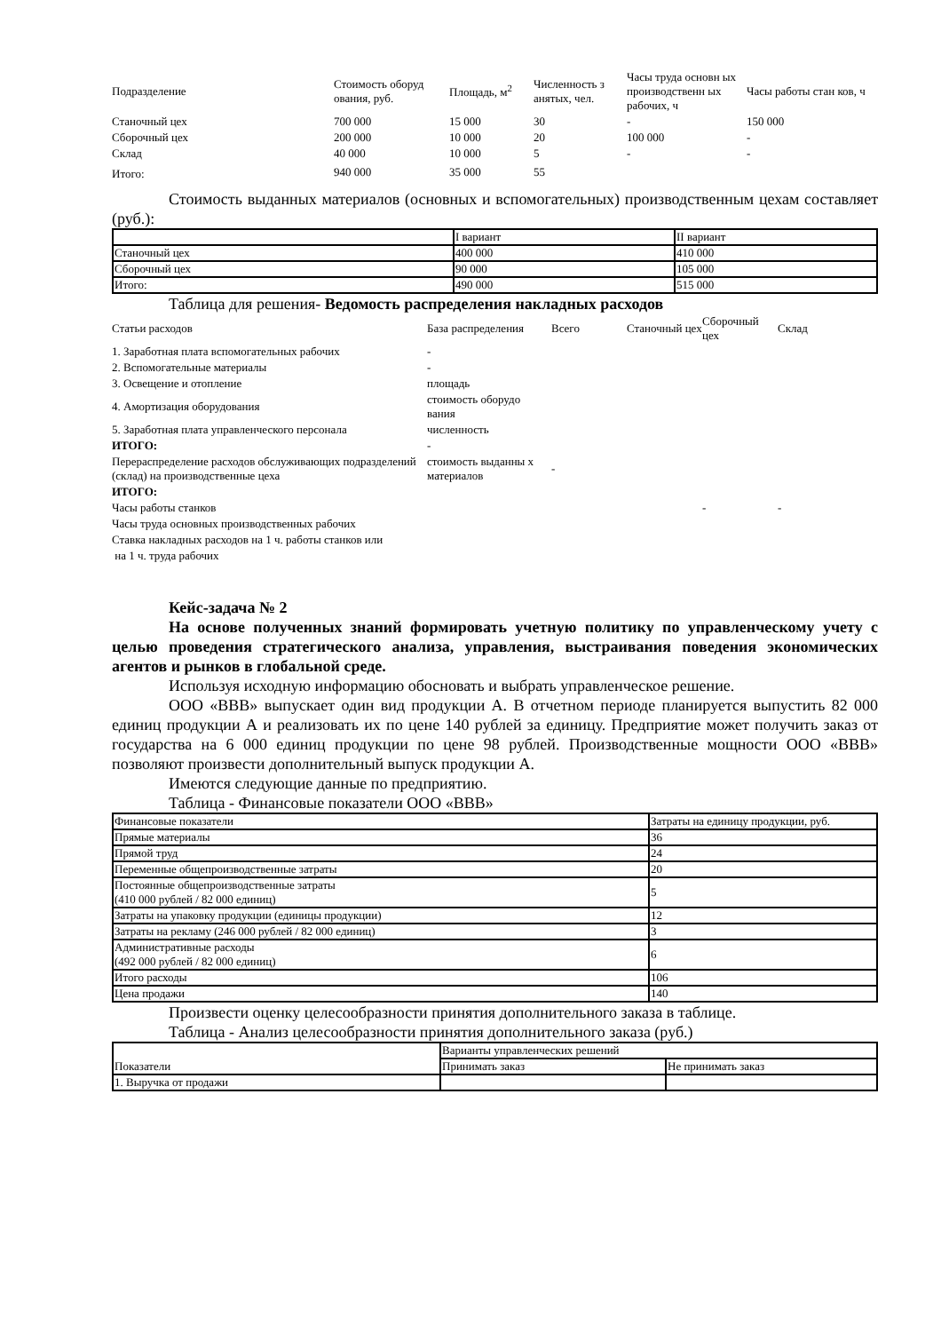| Подразделение | Стоимость оборуд ования, руб. | Площадь, м<sup>2</sup> | Численность з анятых, чел. | Часы труда основн ых производственн ых рабочих, ч | Часы работы стан ков, ч |
| Станочный цех | 700 000 | 15 000 | 30 | - | 150 000 |
| Сборочный цех | 200 000 | 10 000 | 20 | 100 000 | - |
| Склад | 40 000 | 10 000 | 5 | - | - |
| Итого: | 940 000 | 35 000 | 55 | | |
Стоимость выданных материалов (основных и вспомогательных) производственным цехам составляет (руб.):
| | I вариант | II вариант |
| Станочный цех | 400 000 | 410 000 |
| Сборочный цех | 90 000 | 105 000 |
| Итого: | 490 000 | 515 000 |
Таблица для решения- Ведомость распределения накладных расходов
| Статьи расходов | База распределения | Всего | Станочный цех | Сборочный цех | Склад |
| 1. Заработная плата вспомогательных рабочих | - | | | | |
| 2. Вспомогательные материалы | - | | | | |
| 3. Освещение и отопление | площадь | | | | |
| 4. Амортизация оборудования | стоимость оборудо вания | | | | |
| 5. Заработная плата управленческого персонала | численность | | | | |
| ИТОГО: | - | | | | |
| Перераспределение расходов обслуживающих подразделений (склад) на производственные цеха | стоимость выданны х материалов | - | | | |
| ИТОГО: | | | | | |
| Часы работы станков | | | | - | - |
| Часы труда основных производственных рабочих | | | | | |
| Ставка накладных расходов на 1 ч. работы станков или | | | | | |
| на 1 ч. труда рабочих | | | | | |
Кейс-задача № 2
На основе полученных знаний формировать учетную политику по управленческому учету с целью проведения стратегического анализа, управления, выстраивания поведения экономических агентов и рынков в глобальной среде.
Используя исходную информацию обосновать и выбрать управленческое решение.
ООО «ВВВ» выпускает один вид продукции А. В отчетном периоде планируется выпустить 82 000 единиц продукции А и реализовать их по цене 140 рублей за единицу. Предприятие может получить заказ от государства на 6 000 единиц продукции по цене 98 рублей. Производственные мощности ООО «ВВВ» позволяют произвести дополнительный выпуск продукции А.
Имеются следующие данные по предприятию.
Таблица - Финансовые показатели ООО «ВВВ»
| Финансовые показатели | Затраты на единицу продукции, руб. |
| Прямые материалы | 36 |
| Прямой труд | 24 |
| Переменные общепроизводственные затраты | 20 |
| Постоянные общепроизводственные затраты (410 000 рублей / 82 000 единиц) | 5 |
| Затраты на упаковку продукции (единицы продукции) | 12 |
| Затраты на рекламу (246 000 рублей / 82 000 единиц) | 3 |
| Административные расходы (492 000 рублей / 82 000 единиц) | 6 |
| Итого расходы | 106 |
| Цена продажи | 140 |
Произвести оценку целесообразности принятия дополнительного заказа в таблице.
Таблица - Анализ целесообразности принятия дополнительного заказа (руб.)
| Показатели | Варианты управленческих решений | |
| | Принимать заказ | Не принимать заказ |
| 1. Выручка от продажи | | |